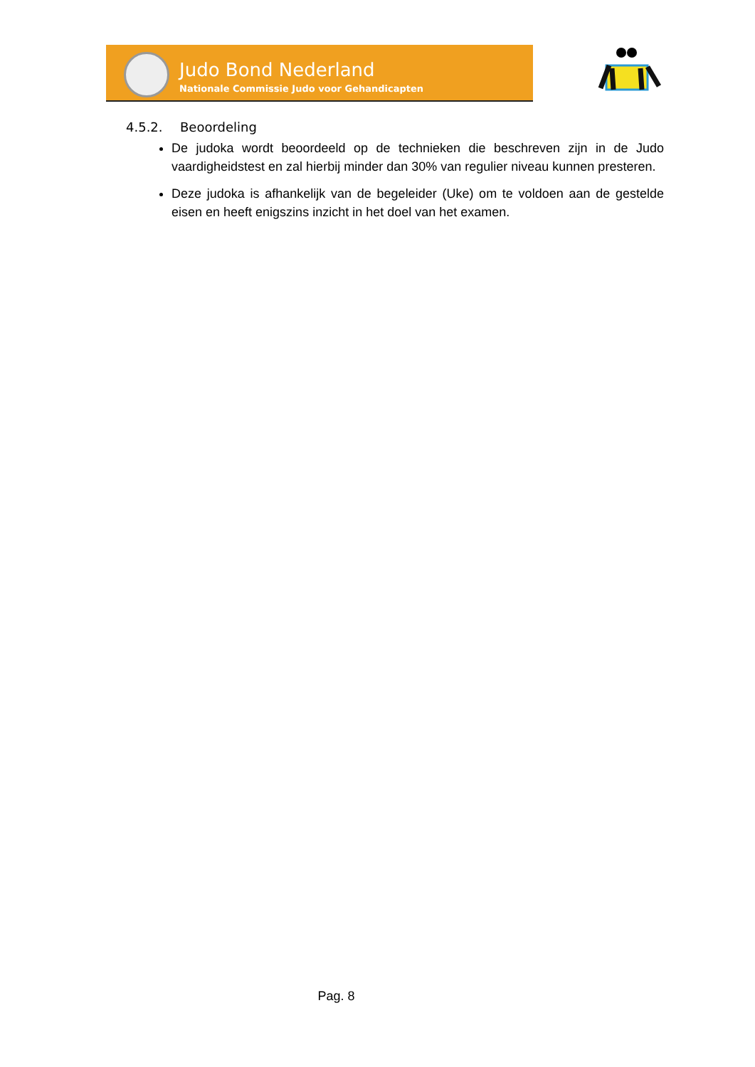Judo Bond Nederland
Nationale Commissie Judo voor Gehandicapten
4.5.2. Beoordeling
De judoka wordt beoordeeld op de technieken die beschreven zijn in de Judo vaardigheidstest en zal hierbij minder dan 30% van regulier niveau kunnen presteren.
Deze judoka is afhankelijk van de begeleider (Uke) om te voldoen aan de gestelde eisen en heeft enigszins inzicht in het doel van het examen.
Pag. 8